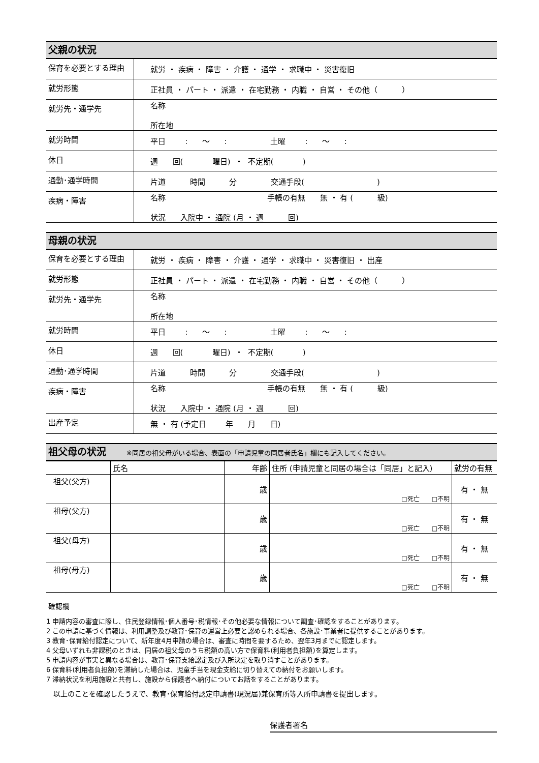父親の状況
| 保育を必要とする理由 | 就労 ・ 疾病 ・ 障害 ・ 介護 ・ 通学 ・ 求職中 ・ 災害復旧 |
| 就労形態 | 正社員 ・ パート ・ 派遣 ・ 在宅勤務 ・ 内職 ・ 自営 ・ その他（ ） |
| 就労先・通学先 | 名称 所在地 |
| 就労時間 | 平日 : ～ : 土曜 : ～ : |
| 休日 | 週 回( 曜日) ・ 不定期( ) |
| 通勤･通学時間 | 片道 時間 分 交通手段( ) |
| 疾病・障害 | 名称 手帳の有無 無 ・ 有 ( 級) 状況 入院中 ・ 通院 (月 ・ 週 回) |
母親の状況
| 保育を必要とする理由 | 就労 ・ 疾病 ・ 障害 ・ 介護 ・ 通学 ・ 求職中 ・ 災害復旧 ・ 出産 |
| 就労形態 | 正社員 ・ パート ・ 派遣 ・ 在宅勤務 ・ 内職 ・ 自営 ・ その他（ ） |
| 就労先・通学先 | 名称 所在地 |
| 就労時間 | 平日 : ～ : 土曜 : ～ : |
| 休日 | 週 回( 曜日) ・ 不定期( ) |
| 通勤･通学時間 | 片道 時間 分 交通手段( ) |
| 疾病・障害 | 名称 手帳の有無 無 ・ 有 ( 級) 状況 入院中 ・ 通院 (月 ・ 週 回) |
| 出産予定 | 無 ・ 有 (予定日 年 月 日) |
祖父母の状況 ※同居の祖父母がいる場合、表面の「申請児童の同居者氏名」欄にも記入してください。
| | 氏名 | 年齢 | 住所 (申請児童と同居の場合は「同居」と記入) | 就労の有無 |
| --- | --- | --- | --- | --- |
| 祖父(父方) | | 歳 | □死亡 □不明 | 有 ・ 無 |
| 祖母(父方) | | 歳 | □死亡 □不明 | 有 ・ 無 |
| 祖父(母方) | | 歳 | □死亡 □不明 | 有 ・ 無 |
| 祖母(母方) | | 歳 | □死亡 □不明 | 有 ・ 無 |
確認欄
1 申請内容の審査に際し、住民登録情報･個人番号･税情報･その他必要な情報について調査･確認をすることがあります。
2 この申請に基づく情報は、利用調整及び教育･保育の運営上必要と認められる場合、各施設･事業者に提供することがあります。
3 教育･保育給付認定について、新年度4月申請の場合は、審査に時間を要するため、翌年3月までに認定します。
4 父母いずれも非課税のときは、同居の祖父母のうち税額の高い方で保育料(利用者負担額)を算定します。
5 申請内容が事実と異なる場合は、教育･保育支給認定及び入所決定を取り消すことがあります。
6 保育料(利用者負担額)を滞納した場合は、児童手当を現金支給に切り替えての納付をお願いします。
7 滞納状況を利用施設と共有し、施設から保護者へ納付についてお話をすることがあります。
以上のことを確認したうえで、教育･保育給付認定申請書(現況届)兼保育所等入所申請書を提出します。
保護者署名